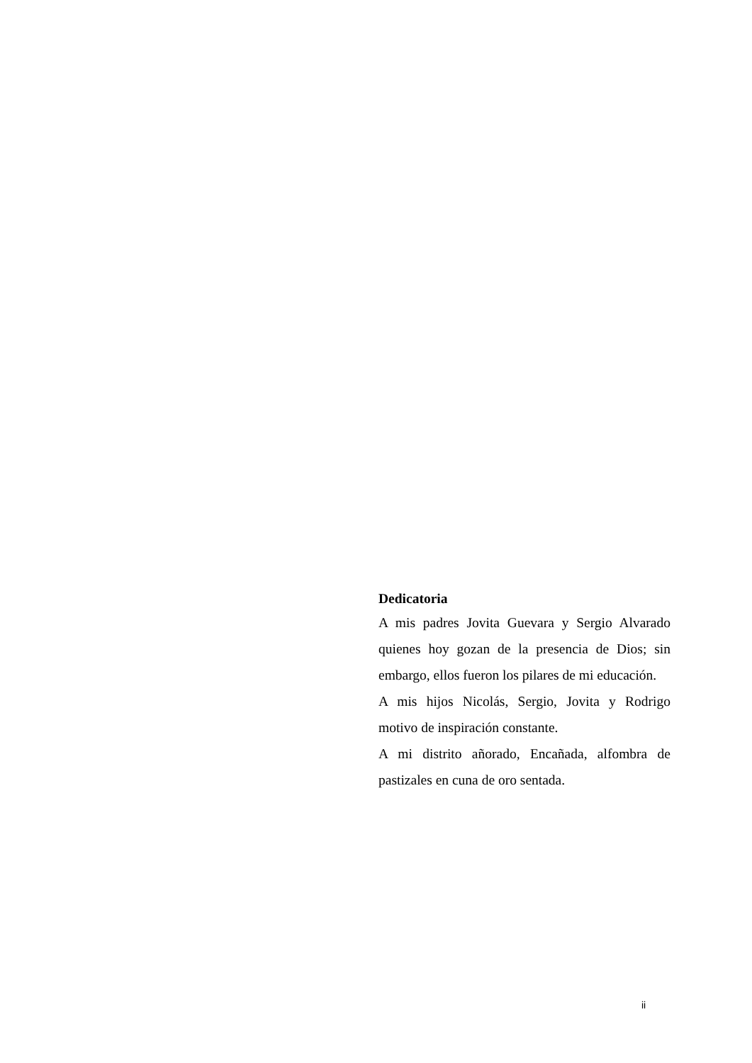Dedicatoria
A mis padres Jovita Guevara y Sergio Alvarado quienes hoy gozan de la presencia de Dios; sin embargo, ellos fueron los pilares de mi educación.
A mis hijos Nicolás, Sergio, Jovita y Rodrigo motivo de inspiración constante.
A mi distrito añorado, Encañada, alfombra de pastizales en cuna de oro sentada.
ii